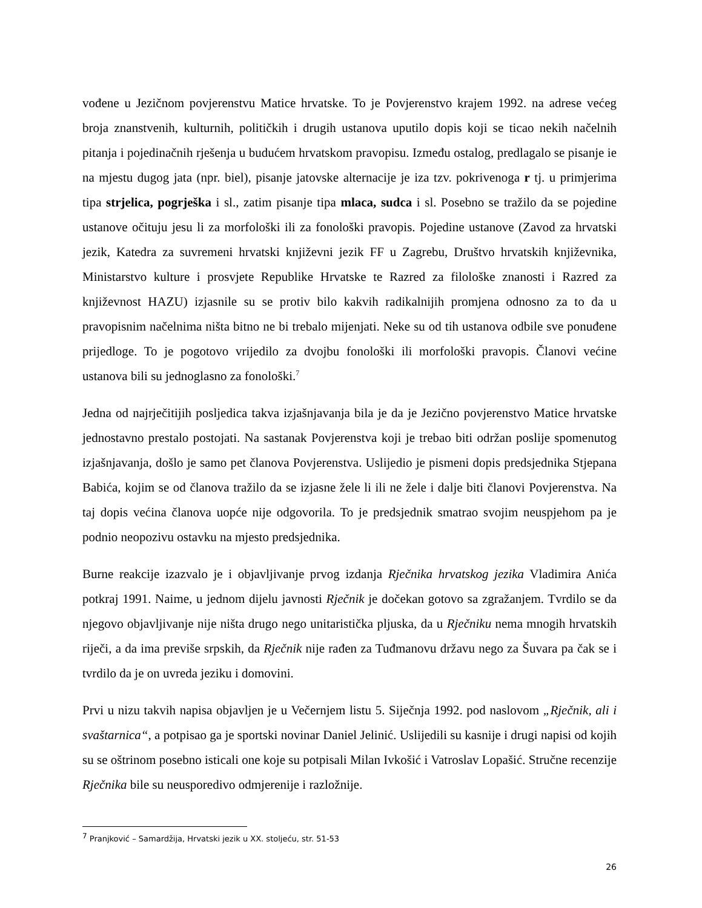vođene u Jezičnom povjerenstvu Matice hrvatske. To je Povjerenstvo krajem 1992. na adrese većeg broja znanstvenih, kulturnih, političkih i drugih ustanova uputilo dopis koji se ticao nekih načelnih pitanja i pojedinačnih rješenja u budućem hrvatskom pravopisu. Između ostalog, predlagalo se pisanje ie na mjestu dugog jata (npr. biel), pisanje jatovske alternacije je iza tzv. pokrivenoga r tj. u primjerima tipa strjelica, pogrješka i sl., zatim pisanje tipa mlaca, sudca i sl. Posebno se tražilo da se pojedine ustanove očituju jesu li za morfološki ili za fonološki pravopis. Pojedine ustanove (Zavod za hrvatski jezik, Katedra za suvremeni hrvatski književni jezik FF u Zagrebu, Društvo hrvatskih književnika, Ministarstvo kulture i prosvjete Republike Hrvatske te Razred za filološke znanosti i Razred za književnost HAZU) izjasnile su se protiv bilo kakvih radikalnijih promjena odnosno za to da u pravopisnim načelnima ništa bitno ne bi trebalo mijenjati. Neke su od tih ustanova odbile sve ponuđene prijedloge. To je pogotovo vrijedilo za dvojbu fonološki ili morfološki pravopis. Članovi većine ustanova bili su jednoglasno za fonološki.<sup>7</sup>
Jedna od najrječitijih posljedica takva izjašnjavanja bila je da je Jezično povjerenstvo Matice hrvatske jednostavno prestalo postojati. Na sastanak Povjerenstva koji je trebao biti održan poslije spomenutog izjašnjavanja, došlo je samo pet članova Povjerenstva. Uslijedio je pismeni dopis predsjednika Stjepana Babića, kojim se od članova tražilo da se izjasne žele li ili ne žele i dalje biti članovi Povjerenstva. Na taj dopis većina članova uopće nije odgovorila. To je predsjednik smatrao svojim neuspjehom pa je podnio neopozivu ostavku na mjesto predsjednika.
Burne reakcije izazvalo je i objavljivanje prvog izdanja Rječnika hrvatskog jezika Vladimira Anića potkraj 1991. Naime, u jednom dijelu javnosti Rječnik je dočekan gotovo sa zgražanjem. Tvrdilo se da njegovo objavljivanje nije ništa drugo nego unitaristička pljuska, da u Rječniku nema mnogih hrvatskih riječi, a da ima previše srpskih, da Rječnik nije rađen za Tuđmanovu državu nego za Šuvara pa čak se i tvrdilo da je on uvreda jeziku i domovini.
Prvi u nizu takvih napisa objavljen je u Večernjem listu 5. Siječnja 1992. pod naslovom „Rječnik, ali i svaštarnica“, a potpisao ga je sportski novinar Daniel Jelinić. Uslijedili su kasnije i drugi napisi od kojih su se oštrinom posebno isticali one koje su potpisali Milan Ivkošić i Vatroslav Lopašić. Stručne recenzije Rječnika bile su neusporedivo odmjerenije i razložnije.
<sup>7</sup> Pranjković – Samardžija, Hrvatski jezik u XX. stoljeću, str. 51-53
26